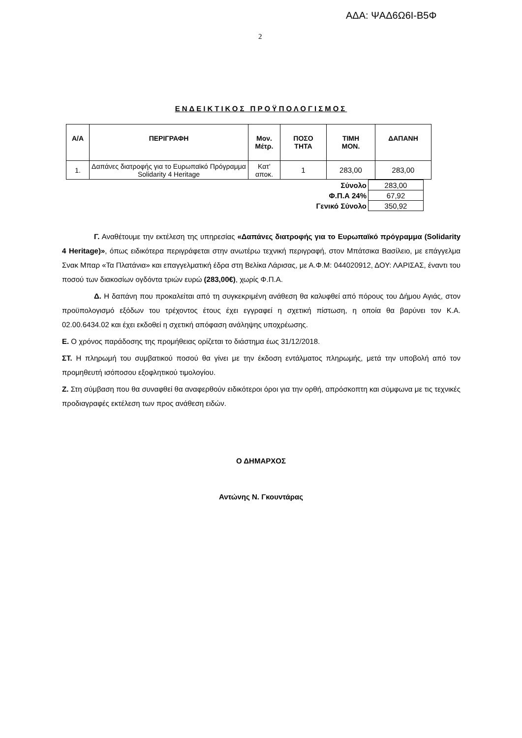ΑΔΑ: ΨΑΔ6Ω6Ι-Β5Φ
2
ΕΝΔΕΙΚΤΙΚΟΣ ΠΡΟΫΠΟΛΟΓΙΣΜΟΣ
| Α/Α | ΠΕΡΙΓΡΑΦΗ | Μον. Μέτρ. | ΠΟΣΟ ΤΗΤΑ | ΤΙΜΗ ΜΟΝ. | ΔΑΠΑΝΗ |
| --- | --- | --- | --- | --- | --- |
| 1. | Δαπάνες διατροφής για το Ευρωπαϊκό Πρόγραμμα Solidarity 4 Heritage | Κατ’ αποκ. | 1 | 283,00 | 283,00 |
| Σύνολο | 283,00 |
| Φ.Π.Α 24% | 67,92 |
| Γενικό Σύνολο | 350,92 |
Γ. Αναθέτουμε την εκτέλεση της υπηρεσίας «Δαπάνες διατροφής για το Ευρωπαϊκό πρόγραμμα (Solidarity 4 Heritage)», όπως ειδικότερα περιγράφεται στην ανωτέρω τεχνική περιγραφή, στον Μπάτσικα Βασίλειο, με επάγγελμα Σνακ Μπαρ «Τα Πλατάνια» και επαγγελματική έδρα στη Βελίκα Λάρισας, με Α.Φ.Μ: 044020912, ΔΟΥ: ΛΑΡΙΣΑΣ, έναντι του ποσού των διακοσίων ογδόντα τριών ευρώ (283,00€), χωρίς Φ.Π.Α.
Δ. Η δαπάνη που προκαλείται από τη συγκεκριμένη ανάθεση θα καλυφθεί από πόρους του Δήμου Αγιάς, στον προϋπολογισμό εξόδων του τρέχοντος έτους έχει εγγραφεί η σχετική πίστωση, η οποία θα βαρύνει τον Κ.Α. 02.00.6434.02 και έχει εκδοθεί η σχετική απόφαση ανάληψης υποχρέωσης.
Ε. Ο χρόνος παράδοσης της προμήθειας ορίζεται το διάστημα έως 31/12/2018.
ΣΤ. Η πληρωμή του συμβατικού ποσού θα γίνει με την έκδοση εντάλματος πληρωμής, μετά την υποβολή από τον προμηθευτή ισόποσου εξοφλητικού τιμολογίου.
Ζ. Στη σύμβαση που θα συναφθεί θα αναφερθούν ειδικότεροι όροι για την ορθή, απρόσκοπτη και σύμφωνα με τις τεχνικές προδιαγραφές εκτέλεση των προς ανάθεση ειδών.
Ο ΔΗΜΑΡΧΟΣ
Αντώνης Ν. Γκουντάρας